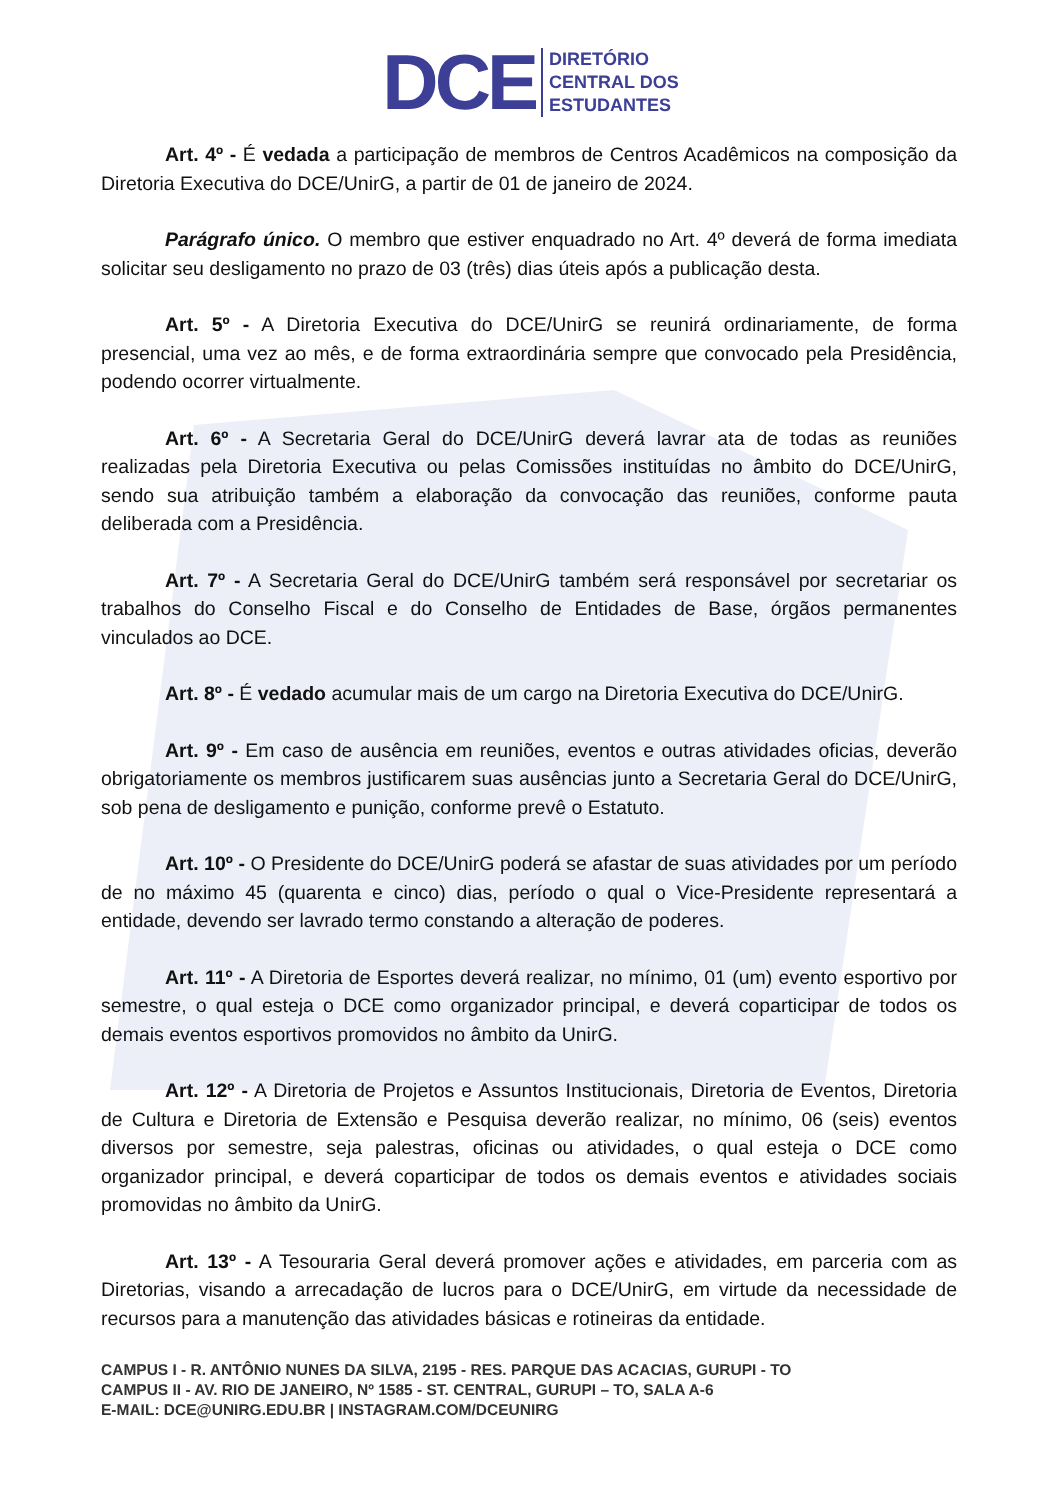DCE
DIRETÓRIO
CENTRAL DOS
ESTUDANTES
Art. 4º - É vedada a participação de membros de Centros Acadêmicos na composição da Diretoria Executiva do DCE/UnirG, a partir de 01 de janeiro de 2024.
Parágrafo único. O membro que estiver enquadrado no Art. 4º deverá de forma imediata solicitar seu desligamento no prazo de 03 (três) dias úteis após a publicação desta.
Art. 5º - A Diretoria Executiva do DCE/UnirG se reunirá ordinariamente, de forma presencial, uma vez ao mês, e de forma extraordinária sempre que convocado pela Presidência, podendo ocorrer virtualmente.
Art. 6º - A Secretaria Geral do DCE/UnirG deverá lavrar ata de todas as reuniões realizadas pela Diretoria Executiva ou pelas Comissões instituídas no âmbito do DCE/UnirG, sendo sua atribuição também a elaboração da convocação das reuniões, conforme pauta deliberada com a Presidência.
Art. 7º - A Secretaria Geral do DCE/UnirG também será responsável por secretariar os trabalhos do Conselho Fiscal e do Conselho de Entidades de Base, órgãos permanentes vinculados ao DCE.
Art. 8º - É vedado acumular mais de um cargo na Diretoria Executiva do DCE/UnirG.
Art. 9º - Em caso de ausência em reuniões, eventos e outras atividades oficias, deverão obrigatoriamente os membros justificarem suas ausências junto a Secretaria Geral do DCE/UnirG, sob pena de desligamento e punição, conforme prevê o Estatuto.
Art. 10º - O Presidente do DCE/UnirG poderá se afastar de suas atividades por um período de no máximo 45 (quarenta e cinco) dias, período o qual o Vice-Presidente representará a entidade, devendo ser lavrado termo constando a alteração de poderes.
Art. 11º - A Diretoria de Esportes deverá realizar, no mínimo, 01 (um) evento esportivo por semestre, o qual esteja o DCE como organizador principal, e deverá coparticipar de todos os demais eventos esportivos promovidos no âmbito da UnirG.
Art. 12º - A Diretoria de Projetos e Assuntos Institucionais, Diretoria de Eventos, Diretoria de Cultura e Diretoria de Extensão e Pesquisa deverão realizar, no mínimo, 06 (seis) eventos diversos por semestre, seja palestras, oficinas ou atividades, o qual esteja o DCE como organizador principal, e deverá coparticipar de todos os demais eventos e atividades sociais promovidas no âmbito da UnirG.
Art. 13º - A Tesouraria Geral deverá promover ações e atividades, em parceria com as Diretorias, visando a arrecadação de lucros para o DCE/UnirG, em virtude da necessidade de recursos para a manutenção das atividades básicas e rotineiras da entidade.
CAMPUS I - R. ANTÔNIO NUNES DA SILVA, 2195 - RES. PARQUE DAS ACACIAS, GURUPI - TO
CAMPUS II - AV. RIO DE JANEIRO, Nº 1585 - ST. CENTRAL, GURUPI – TO, SALA A-6
E-MAIL: DCE@UNIRG.EDU.BR | INSTAGRAM.COM/DCEUNIRG